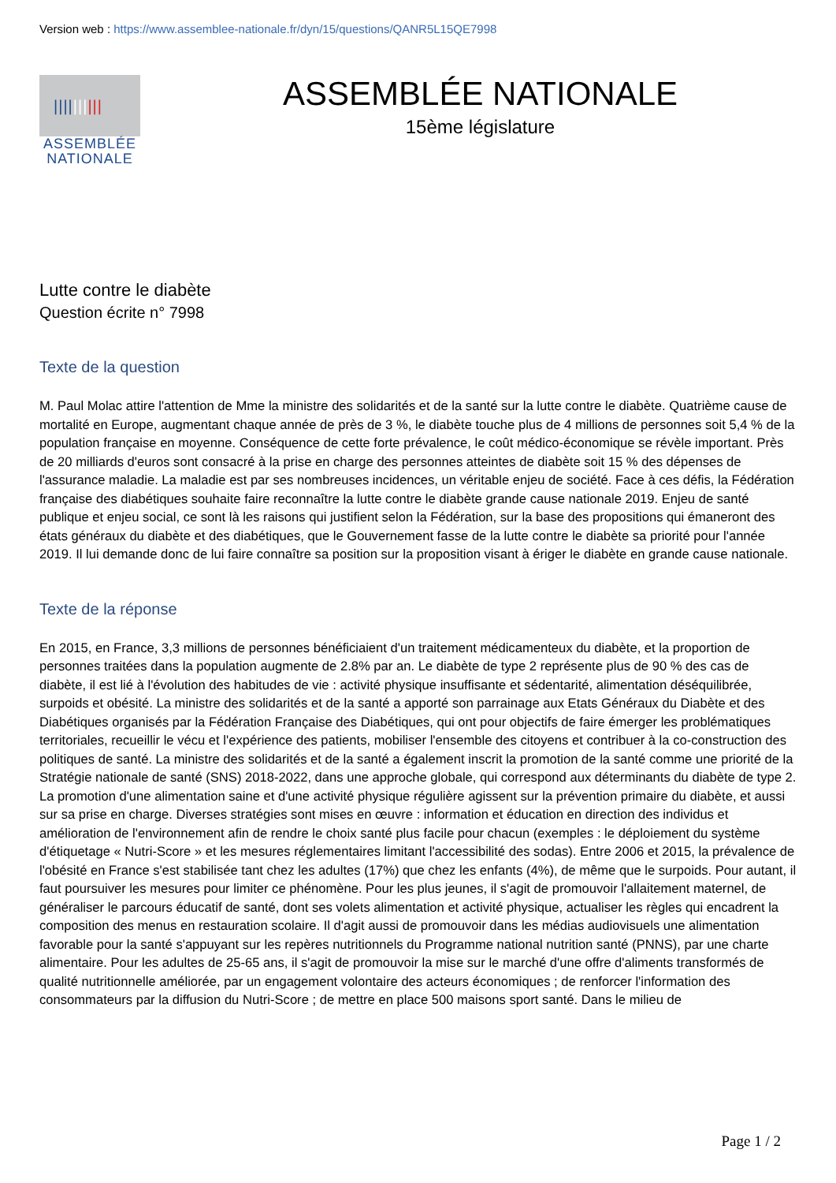Version web : https://www.assemblee-nationale.fr/dyn/15/questions/QANR5L15QE7998
||||||||||
ASSEMBLÉE
NATIONALE
ASSEMBLÉE NATIONALE
15ème législature
Lutte contre le diabète
Question écrite n° 7998
Texte de la question
M. Paul Molac attire l'attention de Mme la ministre des solidarités et de la santé sur la lutte contre le diabète. Quatrième cause de mortalité en Europe, augmentant chaque année de près de 3 %, le diabète touche plus de 4 millions de personnes soit 5,4 % de la population française en moyenne. Conséquence de cette forte prévalence, le coût médico-économique se révèle important. Près de 20 milliards d'euros sont consacré à la prise en charge des personnes atteintes de diabète soit 15 % des dépenses de l'assurance maladie. La maladie est par ses nombreuses incidences, un véritable enjeu de société. Face à ces défis, la Fédération française des diabétiques souhaite faire reconnaître la lutte contre le diabète grande cause nationale 2019. Enjeu de santé publique et enjeu social, ce sont là les raisons qui justifient selon la Fédération, sur la base des propositions qui émaneront des états généraux du diabète et des diabétiques, que le Gouvernement fasse de la lutte contre le diabète sa priorité pour l'année 2019. Il lui demande donc de lui faire connaître sa position sur la proposition visant à ériger le diabète en grande cause nationale.
Texte de la réponse
En 2015, en France, 3,3 millions de personnes bénéficiaient d'un traitement médicamenteux du diabète, et la proportion de personnes traitées dans la population augmente de 2.8% par an. Le diabète de type 2 représente plus de 90 % des cas de diabète, il est lié à l'évolution des habitudes de vie : activité physique insuffisante et sédentarité, alimentation déséquilibrée, surpoids et obésité. La ministre des solidarités et de la santé a apporté son parrainage aux Etats Généraux du Diabète et des Diabétiques organisés par la Fédération Française des Diabétiques, qui ont pour objectifs de faire émerger les problématiques territoriales, recueillir le vécu et l'expérience des patients, mobiliser l'ensemble des citoyens et contribuer à la co-construction des politiques de santé. La ministre des solidarités et de la santé a également inscrit la promotion de la santé comme une priorité de la Stratégie nationale de santé (SNS) 2018-2022, dans une approche globale, qui correspond aux déterminants du diabète de type 2. La promotion d'une alimentation saine et d'une activité physique régulière agissent sur la prévention primaire du diabète, et aussi sur sa prise en charge. Diverses stratégies sont mises en œuvre : information et éducation en direction des individus et amélioration de l'environnement afin de rendre le choix santé plus facile pour chacun (exemples : le déploiement du système d'étiquetage « Nutri-Score » et les mesures réglementaires limitant l'accessibilité des sodas). Entre 2006 et 2015, la prévalence de l'obésité en France s'est stabilisée tant chez les adultes (17%) que chez les enfants (4%), de même que le surpoids. Pour autant, il faut poursuiver les mesures pour limiter ce phénomène. Pour les plus jeunes, il s'agit de promouvoir l'allaitement maternel, de généraliser le parcours éducatif de santé, dont ses volets alimentation et activité physique, actualiser les règles qui encadrent la composition des menus en restauration scolaire. Il d'agit aussi de promouvoir dans les médias audiovisuels une alimentation favorable pour la santé s'appuyant sur les repères nutritionnels du Programme national nutrition santé (PNNS), par une charte alimentaire. Pour les adultes de 25-65 ans, il s'agit de promouvoir la mise sur le marché d'une offre d'aliments transformés de qualité nutritionnelle améliorée, par un engagement volontaire des acteurs économiques ; de renforcer l'information des consommateurs par la diffusion du Nutri-Score ; de mettre en place 500 maisons sport santé. Dans le milieu de
Page 1 / 2